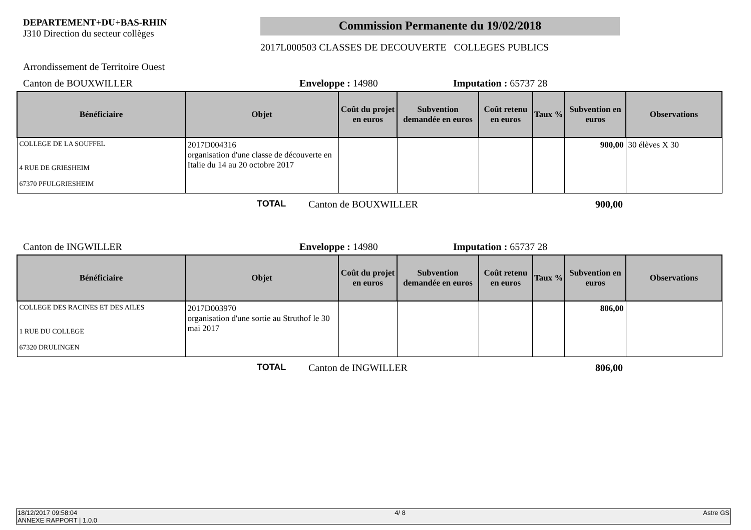DEPARTEMENT+DU+BAS-RHIN
J310 Direction du secteur collèges
Commission Permanente du 19/02/2018
2017L000503 CLASSES DE DECOUVERTE COLLEGES PUBLICS
Arrondissement de Territoire Ouest
Canton de BOUXWILLER Enveloppe : 14980 Imputation : 65737 28
| Bénéficiaire | Objet | Coût du projet en euros | Subvention demandée en euros | Coût retenu en euros | Taux % | Subvention en euros | Observations |
| --- | --- | --- | --- | --- | --- | --- | --- |
| COLLEGE DE LA SOUFFEL 4 RUE DE GRIESHEIM 67370 PFULGRIESHEIM | 2017D004316 organisation d'une classe de découverte en Italie du 14 au 20 octobre 2017 | | | | | 900,00 | 30 élèves X 30 |
TOTAL Canton de BOUXWILLER 900,00
Canton de INGWILLER Enveloppe : 14980 Imputation : 65737 28
| Bénéficiaire | Objet | Coût du projet en euros | Subvention demandée en euros | Coût retenu en euros | Taux % | Subvention en euros | Observations |
| --- | --- | --- | --- | --- | --- | --- | --- |
| COLLEGE DES RACINES ET DES AILES 1 RUE DU COLLEGE 67320 DRULINGEN | 2017D003970 organisation d'une sortie au Struthof le 30 mai 2017 | | | | | 806,00 | |
TOTAL Canton de INGWILLER 806,00
18/12/2017 09:58:04
ANNEXE RAPPORT | 1.0.0 4/ 8 Astre GS